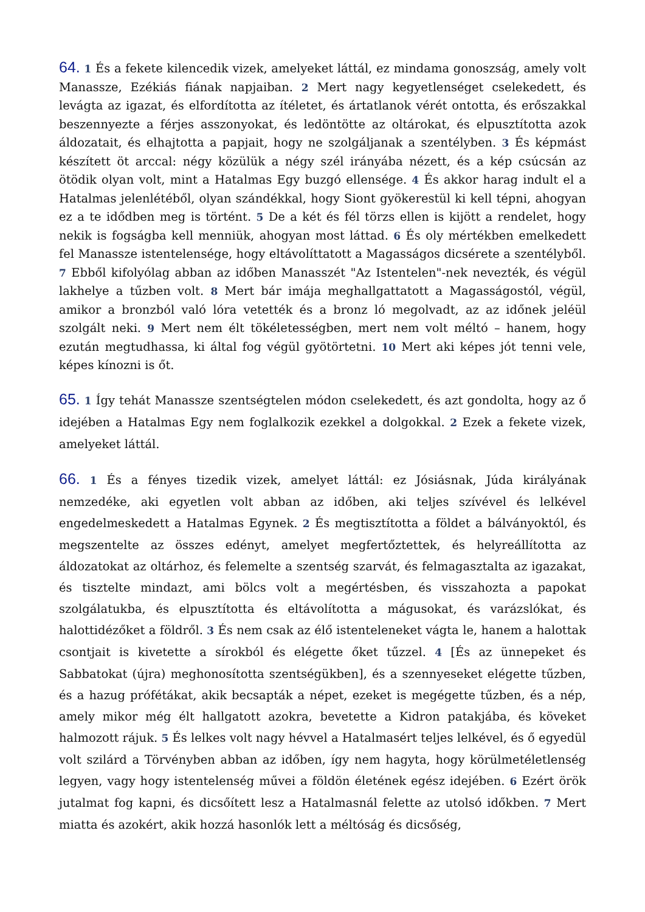64. 1 És a fekete kilencedik vizek, amelyeket láttál, ez mindama gonoszság, amely volt Manassze, Ezékiás fiának napjaiban. 2 Mert nagy kegyetlenséget cselekedett, és levágta az igazat, és elfordította az ítéletet, és ártatlanok vérét ontotta, és erőszakkal beszennyezte a férjes asszonyokat, és ledöntötte az oltárokat, és elpusztította azok áldozatait, és elhajtotta a papjait, hogy ne szolgáljanak a szentélyben. 3 És képmást készített öt arccal: négy közülük a négy szél irányába nézett, és a kép csúcsán az ötödik olyan volt, mint a Hatalmas Egy buzgó ellensége. 4 És akkor harag indult el a Hatalmas jelenlétéből, olyan szándékkal, hogy Siont gyökerestül ki kell tépni, ahogyan ez a te idődben meg is történt. 5 De a két és fél törzs ellen is kijött a rendelet, hogy nekik is fogságba kell menniük, ahogyan most láttad. 6 És oly mértékben emelkedett fel Manassze istentelensége, hogy eltávolíttatott a Magasságos dicsérete a szentélyből. 7 Ebből kifolyólag abban az időben Manasszét "Az Istentelen"-nek nevezték, és végül lakhelye a tűzben volt. 8 Mert bár imája meghallgattatott a Magasságostól, végül, amikor a bronzból való lóra vetették és a bronz ló megolvadt, az az időnek jeléül szolgált neki. 9 Mert nem élt tökéletességben, mert nem volt méltó – hanem, hogy ezután megtudhassa, ki által fog végül gyötörtetni. 10 Mert aki képes jót tenni vele, képes kínozni is őt.
65. 1 Így tehát Manassze szentségtelen módon cselekedett, és azt gondolta, hogy az ő idejében a Hatalmas Egy nem foglalkozik ezekkel a dolgokkal. 2 Ezek a fekete vizek, amelyeket láttál.
66. 1 És a fényes tizedik vizek, amelyet láttál: ez Jósiásnak, Júda királyának nemzedéke, aki egyetlen volt abban az időben, aki teljes szívével és lelkével engedelmeskedett a Hatalmas Egynek. 2 És megtisztította a földet a bálványoktól, és megszentelte az összes edényt, amelyet megfertőztettek, és helyreállította az áldozatokat az oltárhoz, és felemelte a szentség szarvát, és felmagasztalta az igazakat, és tisztelte mindazt, ami bölcs volt a megértésben, és visszahozta a papokat szolgálatukba, és elpusztította és eltávolította a mágusokat, és varázslókat, és halottidézőket a földről. 3 És nem csak az élő istenteleneket vágta le, hanem a halottak csontjait is kivetette a sírokból és elégette őket tűzzel. 4 [És az ünnepeket és Sabbatokat (újra) meghonosította szentségükben], és a szennyeseket elégette tűzben, és a hazug prófétákat, akik becsapták a népet, ezeket is megégette tűzben, és a nép, amely mikor még élt hallgatott azokra, bevetette a Kidron patakjába, és köveket halmozott rájuk. 5 És lelkes volt nagy hévvel a Hatalmasért teljes lelkével, és ő egyedül volt szilárd a Törvényben abban az időben, így nem hagyta, hogy körülmetéletlenség legyen, vagy hogy istentelenség művei a földön életének egész idejében. 6 Ezért örök jutalmat fog kapni, és dicsőített lesz a Hatalmasnál felette az utolsó időkben. 7 Mert miatta és azokért, akik hozzá hasonlók lett a méltóság és dicsőség,